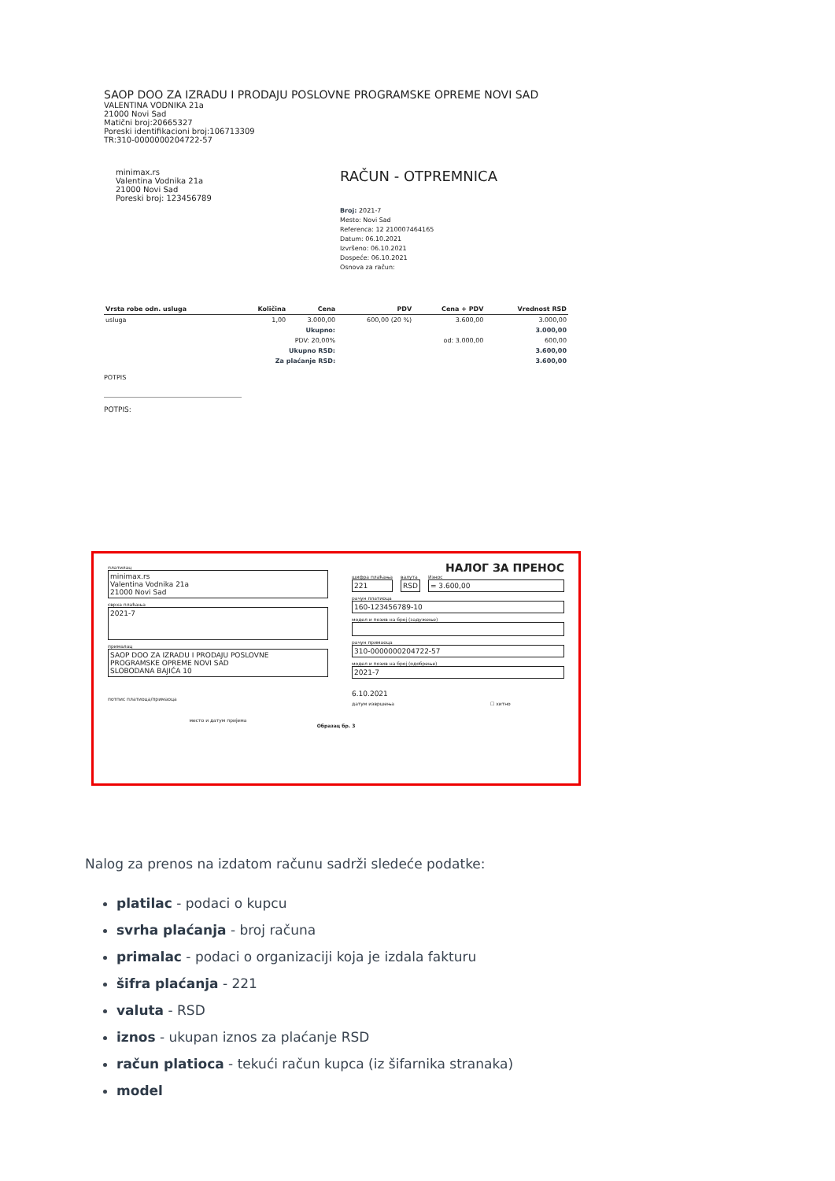SAOP DOO ZA IZRADU I PRODAJU POSLOVNE PROGRAMSKE OPREME NOVI SAD
VALENTINA VODNIKA 21a
21000 Novi Sad
Matični broj:20665327
Poreski identifikacioni broj:106713309
TR:310-0000000204722-57
minimax.rs
Valentina Vodnika 21a
21000 Novi Sad
Poreski broj: 123456789
RAČUN - OTPREMNICA
Broj: 2021-7
Mesto: Novi Sad
Referenca: 12 210007464165
Datum: 06.10.2021
Izvršeno: 06.10.2021
Dospeće: 06.10.2021
Osnova za račun:
| Vrsta robe odn. usluga | Količina | Cena | PDV | Cena + PDV | Vrednost RSD |
| --- | --- | --- | --- | --- | --- |
| usluga | 1,00 | 3.000,00 | 600,00 (20 %) | 3.600,00 | 3.000,00 |
| Ukupno: | | | | | 3.000,00 |
| PDV: 20,00% | | | od: 3.000,00 | | 600,00 |
| Ukupno RSD: | | | | | 3.600,00 |
| Za plaćanje RSD: | | | | | 3.600,00 |
POTPIS
POTPIS:
платилац
minimax.rs
Valentina Vodnika 21a
21000 Novi Sad
сврха плаћања
2021-7
прималац
SAOP DOO ZA IZRADU I PRODAJU POSLOVNE
PROGRAMSKE OPREME NOVI SAD
SLOBODANA BAJIĆA 10
потпис платиоца/примаоца
место и датум пријема
НАЛОГ ЗА ПРЕНОС
шифра плаћања
221
валута
RSD
Износ
= 3.600,00
рачун платиоца
160-123456789-10
модел и позив на број (задужење)
рачун примаоца
310-0000000204722-57
модел и позив на број (одобрење)
2021-7
6.10.2021
датум извршења ☐ хитно
Образац бр. 3
Nalog za prenos na izdatom računu sadrži sledeće podatke:
platilac - podaci o kupcu
svrha plaćanja - broj računa
primalac - podaci o organizaciji koja je izdala fakturu
šifra plaćanja - 221
valuta - RSD
iznos - ukupan iznos za plaćanje RSD
račun platioca - tekući račun kupca (iz šifarnika stranaka)
model